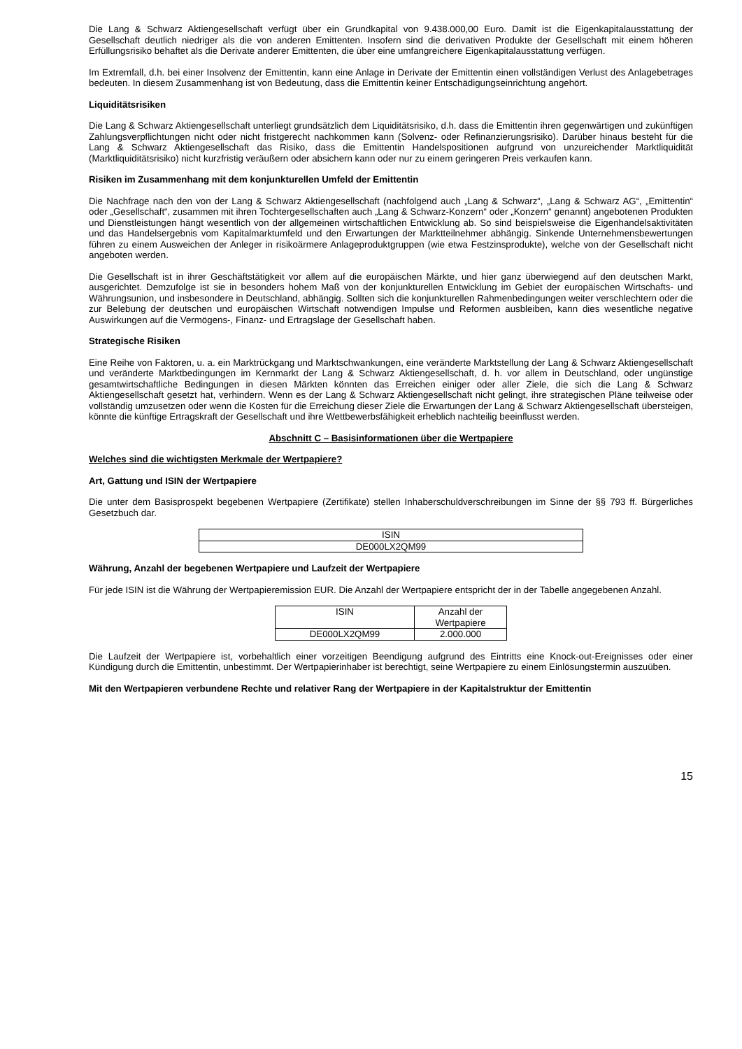Die Lang & Schwarz Aktiengesellschaft verfügt über ein Grundkapital von 9.438.000,00 Euro. Damit ist die Eigenkapitalausstattung der Gesellschaft deutlich niedriger als die von anderen Emittenten. Insofern sind die derivativen Produkte der Gesellschaft mit einem höheren Erfüllungsrisiko behaftet als die Derivate anderer Emittenten, die über eine umfangreichere Eigenkapitalausstattung verfügen.
Im Extremfall, d.h. bei einer Insolvenz der Emittentin, kann eine Anlage in Derivate der Emittentin einen vollständigen Verlust des Anlagebetrages bedeuten. In diesem Zusammenhang ist von Bedeutung, dass die Emittentin keiner Entschädigungseinrichtung angehört.
Liquiditätsrisiken
Die Lang & Schwarz Aktiengesellschaft unterliegt grundsätzlich dem Liquiditätsrisiko, d.h. dass die Emittentin ihren gegenwärtigen und zukünftigen Zahlungsverpflichtungen nicht oder nicht fristgerecht nachkommen kann (Solvenz- oder Refinanzierungsrisiko). Darüber hinaus besteht für die Lang & Schwarz Aktiengesellschaft das Risiko, dass die Emittentin Handelspositionen aufgrund von unzureichender Marktliquidität (Marktliquiditätsrisiko) nicht kurzfristig veräußern oder absichern kann oder nur zu einem geringeren Preis verkaufen kann.
Risiken im Zusammenhang mit dem konjunkturellen Umfeld der Emittentin
Die Nachfrage nach den von der Lang & Schwarz Aktiengesellschaft (nachfolgend auch „Lang & Schwarz“, „Lang & Schwarz AG“, „Emittentin“ oder „Gesellschaft“, zusammen mit ihren Tochtergesellschaften auch „Lang & Schwarz-Konzern“ oder „Konzern“ genannt) angebotenen Produkten und Dienstleistungen hängt wesentlich von der allgemeinen wirtschaftlichen Entwicklung ab. So sind beispielsweise die Eigenhandelsaktivitäten und das Handelsergebnis vom Kapitalmarktumfeld und den Erwartungen der Marktteilnehmer abhängig. Sinkende Unternehmensbewertungen führen zu einem Ausweichen der Anleger in risikoärmere Anlageproduktgruppen (wie etwa Festzinsprodukte), welche von der Gesellschaft nicht angeboten werden.
Die Gesellschaft ist in ihrer Geschäftstätigkeit vor allem auf die europäischen Märkte, und hier ganz überwiegend auf den deutschen Markt, ausgerichtet. Demzufolge ist sie in besonders hohem Maß von der konjunkturellen Entwicklung im Gebiet der europäischen Wirtschafts- und Währungsunion, und insbesondere in Deutschland, abhängig. Sollten sich die konjunkturellen Rahmenbedingungen weiter verschlechtern oder die zur Belebung der deutschen und europäischen Wirtschaft notwendigen Impulse und Reformen ausbleiben, kann dies wesentliche negative Auswirkungen auf die Vermögens-, Finanz- und Ertragslage der Gesellschaft haben.
Strategische Risiken
Eine Reihe von Faktoren, u. a. ein Marktrückgang und Marktschwankungen, eine veränderte Marktstellung der Lang & Schwarz Aktiengesellschaft und veränderte Marktbedingungen im Kernmarkt der Lang & Schwarz Aktiengesellschaft, d. h. vor allem in Deutschland, oder ungünstige gesamtwirtschaftliche Bedingungen in diesen Märkten könnten das Erreichen einiger oder aller Ziele, die sich die Lang & Schwarz Aktiengesellschaft gesetzt hat, verhindern. Wenn es der Lang & Schwarz Aktiengesellschaft nicht gelingt, ihre strategischen Pläne teilweise oder vollständig umzusetzen oder wenn die Kosten für die Erreichung dieser Ziele die Erwartungen der Lang & Schwarz Aktiengesellschaft übersteigen, könnte die künftige Ertragskraft der Gesellschaft und ihre Wettbewerbsfähigkeit erheblich nachteilig beeinflusst werden.
Abschnitt C – Basisinformationen über die Wertpapiere
Welches sind die wichtigsten Merkmale der Wertpapiere?
Art, Gattung und ISIN der Wertpapiere
Die unter dem Basisprospekt begebenen Wertpapiere (Zertifikate) stellen Inhaberschuldverschreibungen im Sinne der §§ 793 ff. Bürgerliches Gesetzbuch dar.
| ISIN |
| DE000LX2QM99 |
Währung, Anzahl der begebenen Wertpapiere und Laufzeit der Wertpapiere
Für jede ISIN ist die Währung der Wertpapieremission EUR. Die Anzahl der Wertpapiere entspricht der in der Tabelle angegebenen Anzahl.
| ISIN | Anzahl der Wertpapiere |
| DE000LX2QM99 | 2.000.000 |
Die Laufzeit der Wertpapiere ist, vorbehaltlich einer vorzeitigen Beendigung aufgrund des Eintritts eine Knock-out-Ereignisses oder einer Kündigung durch die Emittentin, unbestimmt. Der Wertpapierinhaber ist berechtigt, seine Wertpapiere zu einem Einlösungstermin auszuüben.
Mit den Wertpapieren verbundene Rechte und relativer Rang der Wertpapiere in der Kapitalstruktur der Emittentin
15